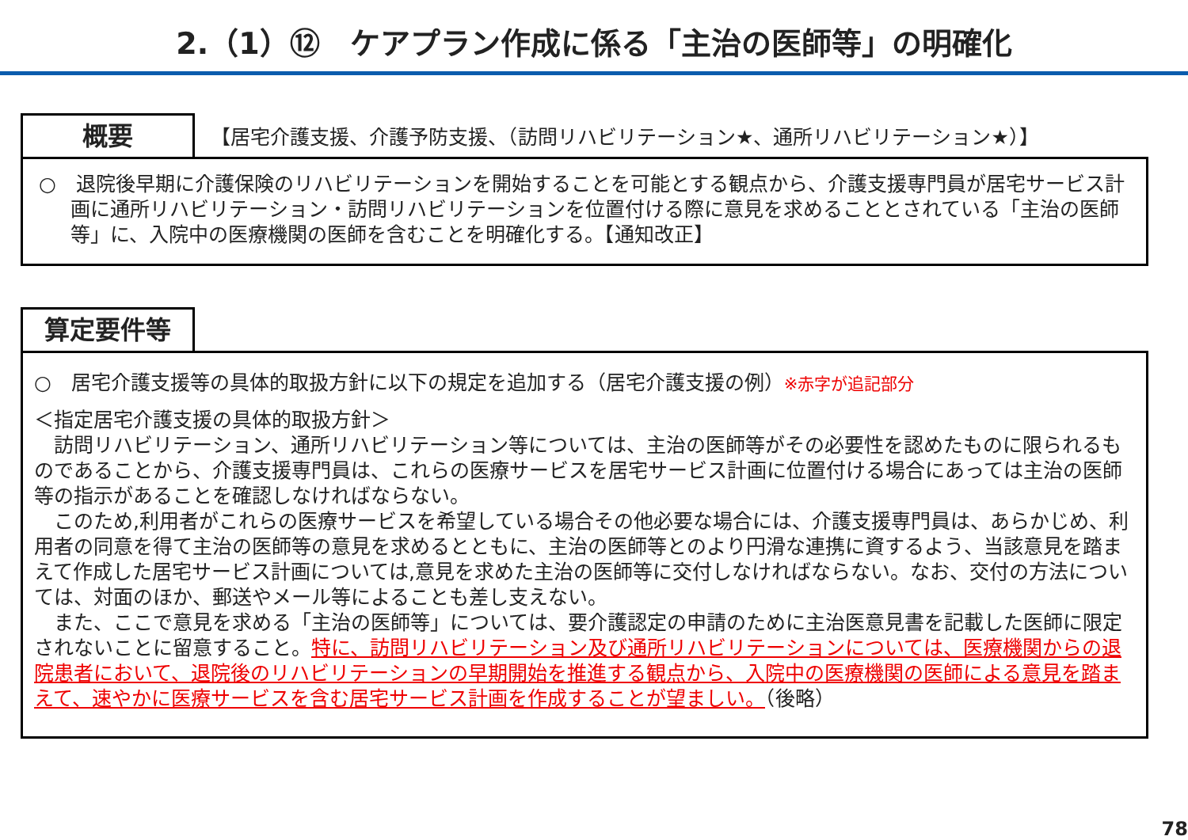2.（1）⑫　ケアプラン作成に係る「主治の医師等」の明確化
概要
【居宅介護支援、介護予防支援、（訪問リハビリテーション★、通所リハビリテーション★）】
○　退院後早期に介護保険のリハビリテーションを開始することを可能とする観点から、介護支援専門員が居宅サービス計画に通所リハビリテーション・訪問リハビリテーションを位置付ける際に意見を求めることとされている「主治の医師等」に、入院中の医療機関の医師を含むことを明確化する。【通知改正】
算定要件等
○　居宅介護支援等の具体的取扱方針に以下の規定を追加する（居宅介護支援の例）※赤字が追記部分
＜指定居宅介護支援の具体的取扱方針＞
　訪問リハビリテーション、通所リハビリテーション等については、主治の医師等がその必要性を認めたものに限られるものであることから、介護支援専門員は、これらの医療サービスを居宅サービス計画に位置付ける場合にあっては主治の医師等の指示があることを確認しなければならない。
　このため,利用者がこれらの医療サービスを希望している場合その他必要な場合には、介護支援専門員は、あらかじめ、利用者の同意を得て主治の医師等の意見を求めるとともに、主治の医師等とのより円滑な連携に資するよう、当該意見を踏まえて作成した居宅サービス計画については,意見を求めた主治の医師等に交付しなければならない。なお、交付の方法については、対面のほか、郵送やメール等によることも差し支えない。
　また、ここで意見を求める「主治の医師等」については、要介護認定の申請のために主治医意見書を記載した医師に限定されないことに留意すること。特に、訪問リハビリテーション及び通所リハビリテーションについては、医療機関からの退院患者において、退院後のリハビリテーションの早期開始を推進する観点から、入院中の医療機関の医師による意見を踏まえて、速やかに医療サービスを含む居宅サービス計画を作成することが望ましい。（後略）
78